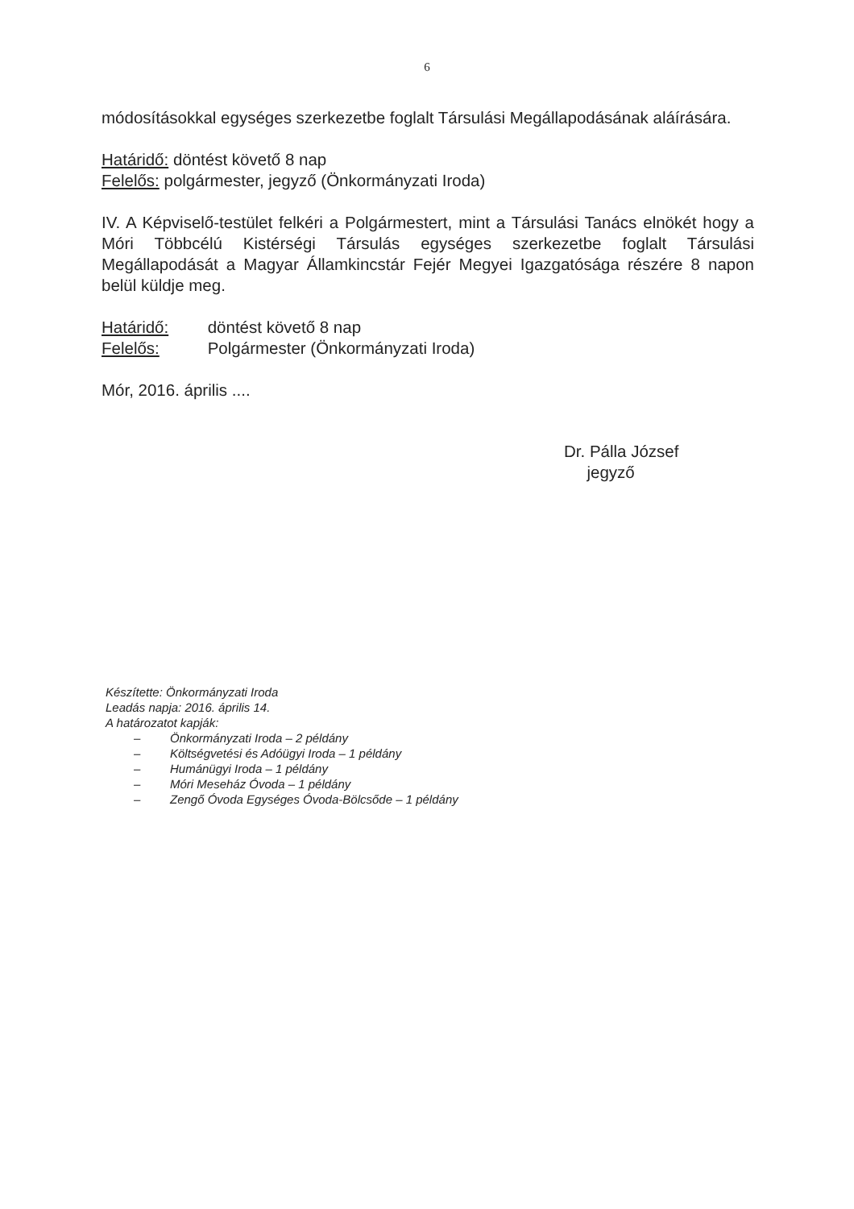6
módosításokkal egységes szerkezetbe foglalt Társulási Megállapodásának aláírására.
Határidő: döntést követő 8 nap
Felelős: polgármester, jegyző (Önkormányzati Iroda)
IV. A Képviselő-testület felkéri a Polgármestert, mint a Társulási Tanács elnökét hogy a Móri Többcélú Kistérségi Társulás egységes szerkezetbe foglalt Társulási Megállapodását a Magyar Államkincstár Fejér Megyei Igazgatósága részére 8 napon belül küldje meg.
Határidő: döntést követő 8 nap
Felelős: Polgármester (Önkormányzati Iroda)
Mór, 2016. április ....
Dr. Pálla József
jegyző
Készítette: Önkormányzati Iroda
Leadás napja: 2016. április 14.
A határozatot kapják:
– Önkormányzati Iroda – 2 példány
– Költségvetési és Adóügyi Iroda – 1 példány
– Humánügyi Iroda – 1 példány
– Móri Meseház Óvoda – 1 példány
– Zengő Óvoda Egységes Óvoda-Bölcsőde – 1 példány